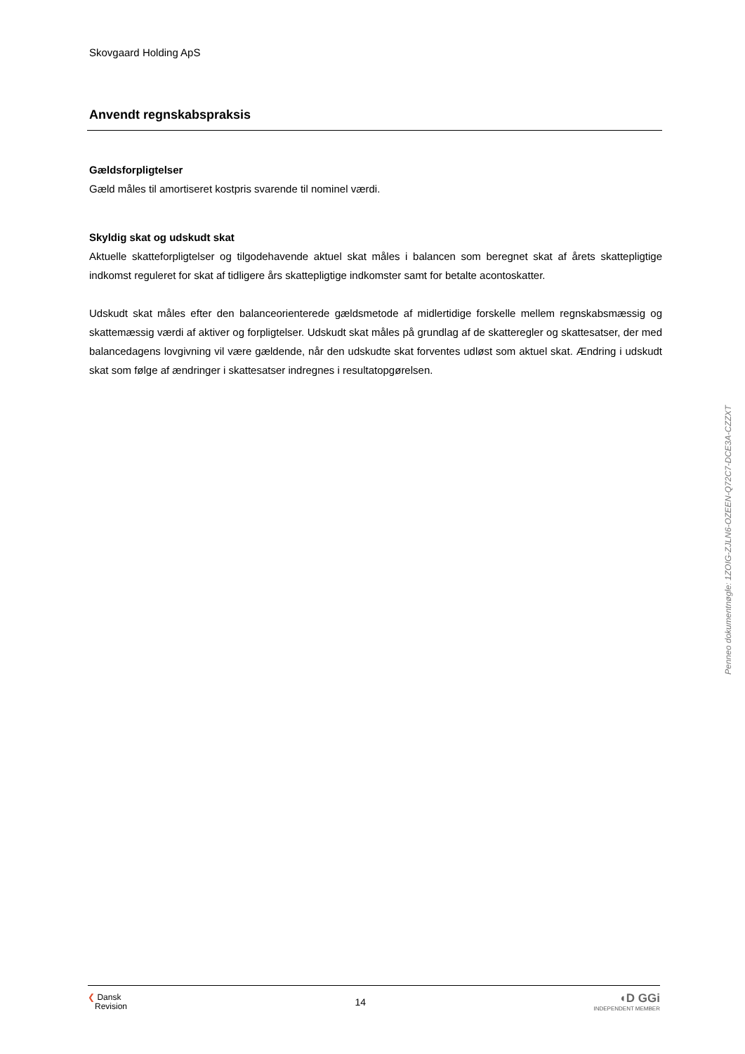Skovgaard Holding ApS
Anvendt regnskabspraksis
Gældsforpligtelser
Gæld måles til amortiseret kostpris svarende til nominel værdi.
Skyldig skat og udskudt skat
Aktuelle skatteforpligtelser og tilgodehavende aktuel skat måles i balancen som beregnet skat af årets skatte­pligtige indkomst reguleret for skat af tidligere års skattepligtige indkomster samt for betalte acontoskatter.
Udskudt skat måles efter den balanceorienterede gældsmetode af midlertidige forskelle mellem regnskabsmæs­sig og skattemæssig værdi af aktiver og forpligtelser. Udskudt skat måles på grundlag af de skatteregler og skat­tesatser, der med balancedagens lovgivning vil være gældende, når den udskudte skat forventes udløst som ak­tuel skat. Ændring i udskudt skat som følge af ændringer i skattesatser indregnes i resultatopgørelsen.
Penneo dokumentnøgle: 1ZOIG-ZJLN6-OZEEN-Q72C7-DCE3A-CZZXT
❮ Dansk
Revision
14
◖D GGi
INDEPENDENT MEMBER